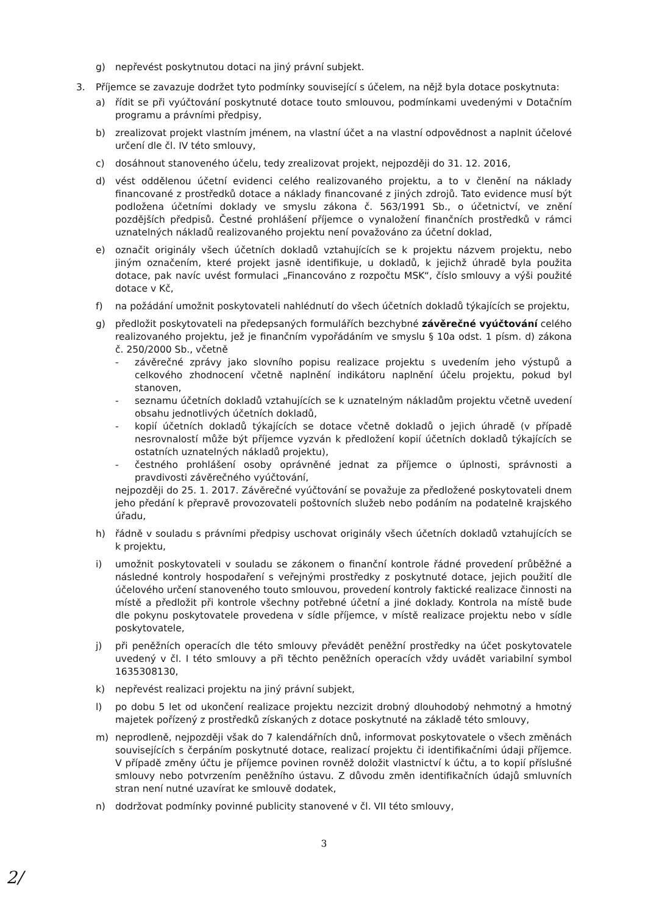g) nepřevést poskytnutou dotaci na jiný právní subjekt.
3. Příjemce se zavazuje dodržet tyto podmínky související s účelem, na nějž byla dotace poskytnuta:
a) řídit se při vyúčtování poskytnuté dotace touto smlouvou, podmínkami uvedenými v Dotačním programu a právními předpisy,
b) zrealizovat projekt vlastním jménem, na vlastní účet a na vlastní odpovědnost a naplnit účelové určení dle čl. IV této smlouvy,
c) dosáhnout stanoveného účelu, tedy zrealizovat projekt, nejpozději do 31. 12. 2016,
d) vést oddělenou účetní evidenci celého realizovaného projektu, a to v členění na náklady financované z prostředků dotace a náklady financované z jiných zdrojů. Tato evidence musí být podložena účetními doklady ve smyslu zákona č. 563/1991 Sb., o účetnictví, ve znění pozdějších předpisů. Čestné prohlášení příjemce o vynaložení finančních prostředků v rámci uznatelných nákladů realizovaného projektu není považováno za účetní doklad,
e) označit originály všech účetních dokladů vztahujících se k projektu názvem projektu, nebo jiným označením, které projekt jasně identifikuje, u dokladů, k jejichž úhradě byla použita dotace, pak navíc uvést formulaci „Financováno z rozpočtu MSK“, číslo smlouvy a výši použité dotace v Kč,
f) na požádání umožnit poskytovateli nahlédnutí do všech účetních dokladů týkajících se projektu,
g) předložit poskytovateli na předepsaných formulářích bezchybné závěrečné vyúčtování celého realizovaného projektu, jež je finančním vypořádáním ve smyslu § 10a odst. 1 písm. d) zákona č. 250/2000 Sb., včetně
- závěrečné zprávy jako slovního popisu realizace projektu s uvedením jeho výstupů a celkového zhodnocení včetně naplnění indikátoru naplnění účelu projektu, pokud byl stanoven,
- seznamu účetních dokladů vztahujících se k uznatelným nákladům projektu včetně uvedení obsahu jednotlivých účetních dokladů,
- kopií účetních dokladů týkajících se dotace včetně dokladů o jejich úhradě (v případě nesrovnalostí může být příjemce vyzván k předložení kopií účetních dokladů týkajících se ostatních uznatelných nákladů projektu),
- čestného prohlášení osoby oprávněné jednat za příjemce o úplnosti, správnosti a pravdivosti závěrečného vyúčtování,
nejpozději do 25. 1. 2017. Závěrečné vyúčtování se považuje za předložené poskytovateli dnem jeho předání k přepravě provozovateli poštovních služeb nebo podáním na podatelně krajského úřadu,
h) řádně v souladu s právními předpisy uschovat originály všech účetních dokladů vztahujících se k projektu,
i) umožnit poskytovateli v souladu se zákonem o finanční kontrole řádné provedení průběžné a následné kontroly hospodaření s veřejnými prostředky z poskytnuté dotace, jejich použití dle účelového určení stanoveného touto smlouvou, provedení kontroly faktické realizace činnosti na místě a předložit při kontrole všechny potřebné účetní a jiné doklady. Kontrola na místě bude dle pokynu poskytovatele provedena v sídle příjemce, v místě realizace projektu nebo v sídle poskytovatele,
j) při peněžních operacích dle této smlouvy převádět peněžní prostředky na účet poskytovatele uvedený v čl. I této smlouvy a při těchto peněžních operacích vždy uvádět variabilní symbol 1635308130,
k) nepřevést realizaci projektu na jiný právní subjekt,
l) po dobu 5 let od ukončení realizace projektu nezcizit drobný dlouhodobý nehmotný a hmotný majetek pořízený z prostředků získaných z dotace poskytnuté na základě této smlouvy,
m) neprodleně, nejpozději však do 7 kalendářních dnů, informovat poskytovatele o všech změnách souvisejících s čerpáním poskytnuté dotace, realizací projektu či identifikačními údaji příjemce. V případě změny účtu je příjemce povinen rovněž doložit vlastnictví k účtu, a to kopií příslušné smlouvy nebo potvrzením peněžního ústavu. Z důvodu změn identifikačních údajů smluvních stran není nutné uzavírat ke smlouvě dodatek,
n) dodržovat podmínky povinné publicity stanovené v čl. VII této smlouvy,
3
2/